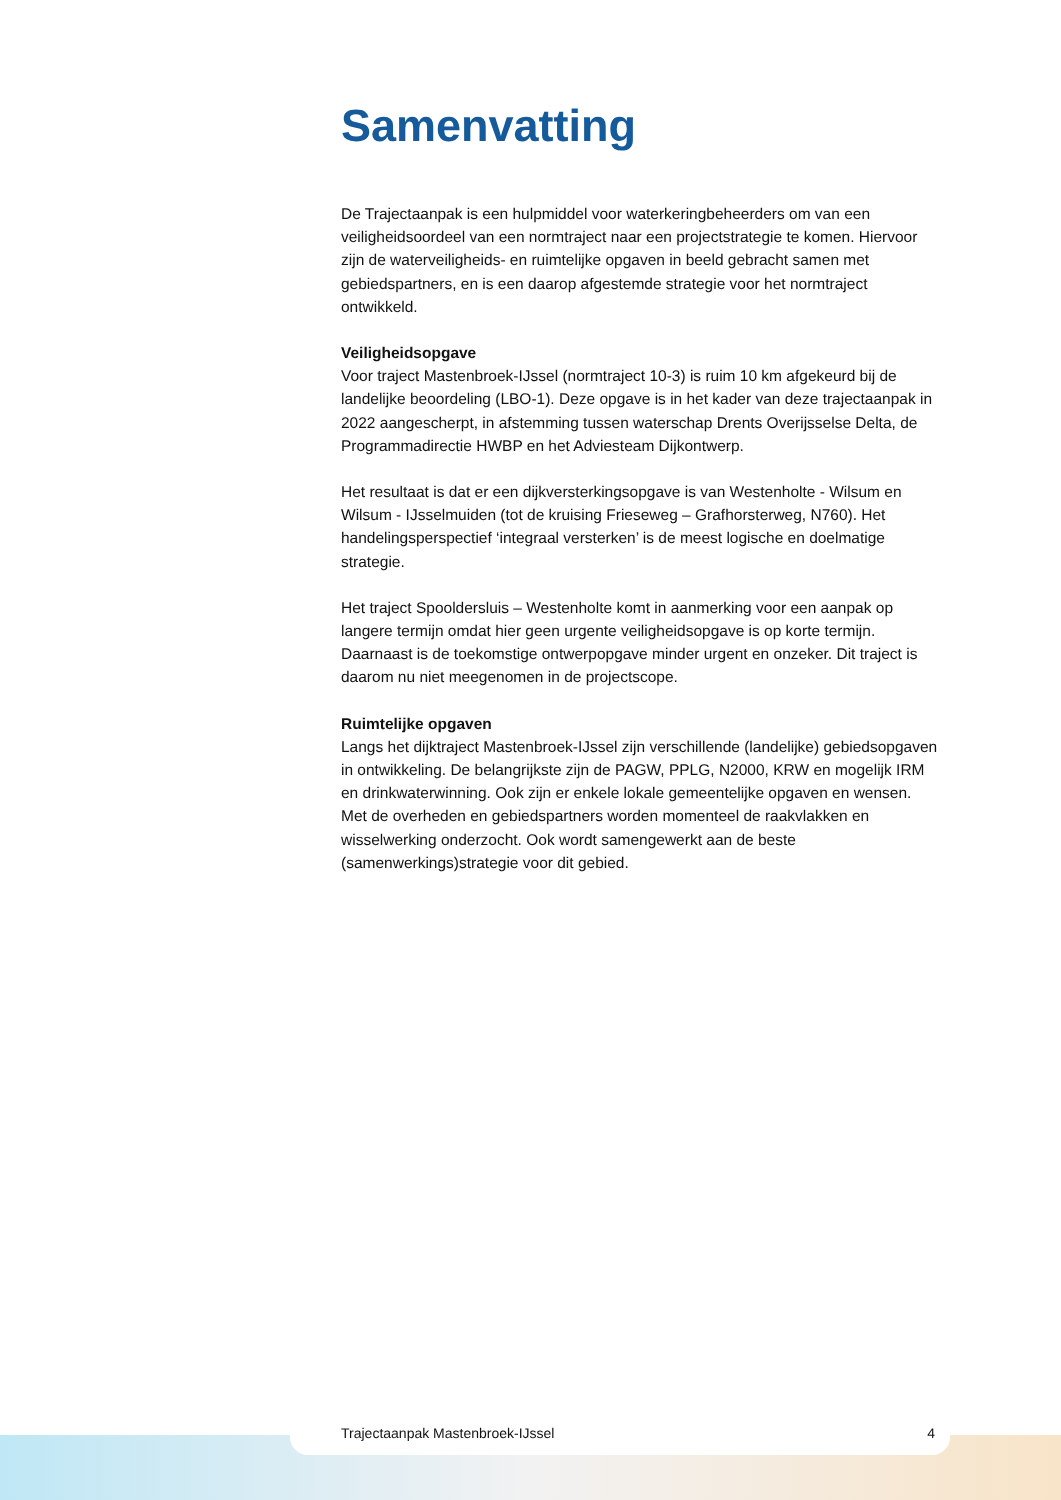Samenvatting
De Trajectaanpak is een hulpmiddel voor waterkeringbeheerders om van een veiligheidsoordeel van een normtraject naar een projectstrategie te komen. Hiervoor zijn de waterveiligheids- en ruimtelijke opgaven in beeld gebracht samen met gebiedspartners, en is een daarop afgestemde strategie voor het normtraject ontwikkeld.
Veiligheidsopgave
Voor traject Mastenbroek-IJssel (normtraject 10-3) is ruim 10 km afgekeurd bij de landelijke beoordeling (LBO-1). Deze opgave is in het kader van deze trajectaanpak in 2022 aangescherpt, in afstemming tussen waterschap Drents Overijsselse Delta, de Programmadirectie HWBP en het Adviesteam Dijkontwerp.
Het resultaat is dat er een dijkversterkingsopgave is van Westenholte - Wilsum en Wilsum - IJsselmuiden (tot de kruising Frieseweg – Grafhorsterweg, N760). Het handelingsperspectief ‘integraal versterken’ is de meest logische en doelmatige strategie.
Het traject Spooldersluis – Westenholte komt in aanmerking voor een aanpak op langere termijn omdat hier geen urgente veiligheidsopgave is op korte termijn. Daarnaast is de toekomstige ontwerpopgave minder urgent en onzeker. Dit traject is daarom nu niet meegenomen in de projectscope.
Ruimtelijke opgaven
Langs het dijktraject Mastenbroek-IJssel zijn verschillende (landelijke) gebiedsopgaven in ontwikkeling. De belangrijkste zijn de PAGW, PPLG, N2000, KRW en mogelijk IRM en drinkwaterwinning. Ook zijn er enkele lokale gemeentelijke opgaven en wensen. Met de overheden en gebiedspartners worden momenteel de raakvlakken en wisselwerking onderzocht. Ook wordt samengewerkt aan de beste (samenwerkings)strategie voor dit gebied.
Trajectaanpak Mastenbroek-IJssel 4